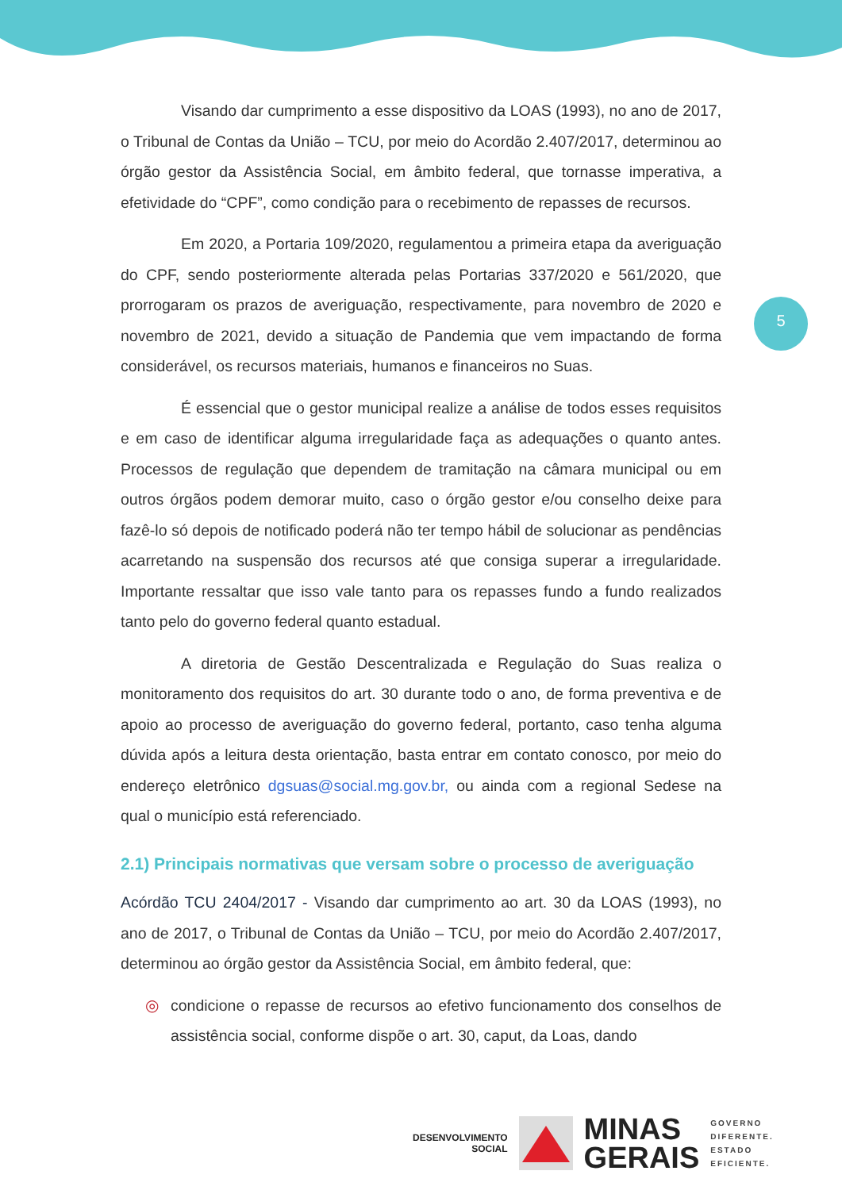5
Visando dar cumprimento a esse dispositivo da LOAS (1993), no ano de 2017, o Tribunal de Contas da União – TCU, por meio do Acordão 2.407/2017, determinou ao órgão gestor da Assistência Social, em âmbito federal, que tornasse imperativa, a efetividade do “CPF”, como condição para o recebimento de repasses de recursos.
Em 2020, a Portaria 109/2020, regulamentou a primeira etapa da averiguação do CPF, sendo posteriormente alterada pelas Portarias 337/2020 e 561/2020, que prorrogaram os prazos de averiguação, respectivamente, para novembro de 2020 e novembro de 2021, devido a situação de Pandemia que vem impactando de forma considerável, os recursos materiais, humanos e financeiros no Suas.
É essencial que o gestor municipal realize a análise de todos esses requisitos e em caso de identificar alguma irregularidade faça as adequações o quanto antes. Processos de regulação que dependem de tramitação na câmara municipal ou em outros órgãos podem demorar muito, caso o órgão gestor e/ou conselho deixe para fazê-lo só depois de notificado poderá não ter tempo hábil de solucionar as pendências acarretando na suspensão dos recursos até que consiga superar a irregularidade. Importante ressaltar que isso vale tanto para os repasses fundo a fundo realizados tanto pelo do governo federal quanto estadual.
A diretoria de Gestão Descentralizada e Regulação do Suas realiza o monitoramento dos requisitos do art. 30 durante todo o ano, de forma preventiva e de apoio ao processo de averiguação do governo federal, portanto, caso tenha alguma dúvida após a leitura desta orientação, basta entrar em contato conosco, por meio do endereço eletrônico dgsuas@social.mg.gov.br, ou ainda com a regional Sedese na qual o município está referenciado.
2.1) Principais normativas que versam sobre o processo de averiguação
Acórdão TCU 2404/2017 - Visando dar cumprimento ao art. 30 da LOAS (1993), no ano de 2017, o Tribunal de Contas da União – TCU, por meio do Acordão 2.407/2017, determinou ao órgão gestor da Assistência Social, em âmbito federal, que:
◎ condicione o repasse de recursos ao efetivo funcionamento dos conselhos de assistência social, conforme dispõe o art. 30, caput, da Loas, dando
DESENVOLVIMENTO
SOCIAL
MINAS
GERAIS
GOVERNO
DIFERENTE.
ESTADO
EFICIENTE.